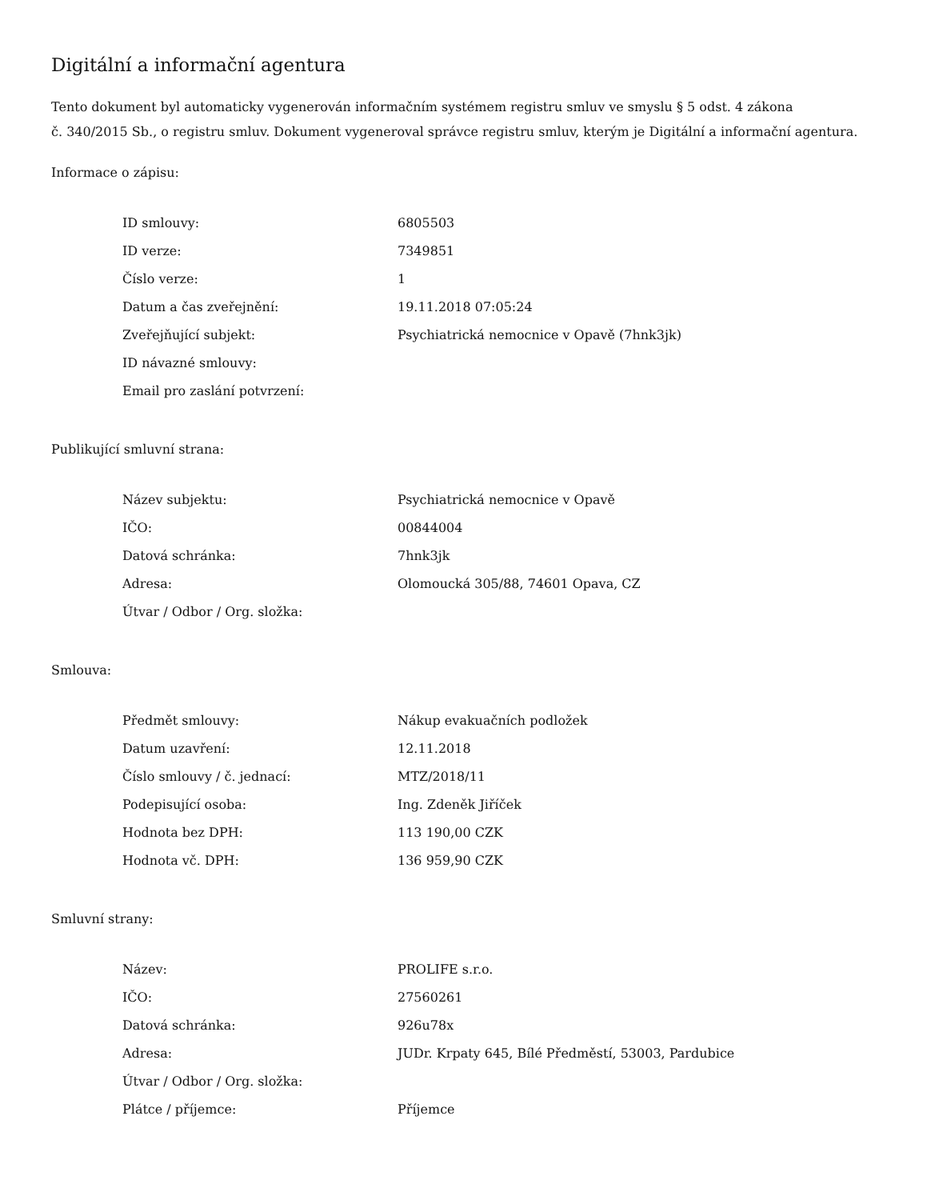Digitální a informační agentura
Tento dokument byl automaticky vygenerován informačním systémem registru smluv ve smyslu § 5 odst. 4 zákona
č. 340/2015 Sb., o registru smluv. Dokument vygeneroval správce registru smluv, kterým je Digitální a informační agentura.
Informace o zápisu:
| ID smlouvy: | 6805503 |
| ID verze: | 7349851 |
| Číslo verze: | 1 |
| Datum a čas zveřejnění: | 19.11.2018 07:05:24 |
| Zveřejňující subjekt: | Psychiatrická nemocnice v Opavě (7hnk3jk) |
| ID návazné smlouvy: | |
| Email pro zaslání potvrzení: | |
Publikující smluvní strana:
| Název subjektu: | Psychiatrická nemocnice v Opavě |
| IČO: | 00844004 |
| Datová schránka: | 7hnk3jk |
| Adresa: | Olomoucká 305/88, 74601 Opava, CZ |
| Útvar / Odbor / Org. složka: | |
Smlouva:
| Předmět smlouvy: | Nákup evakuačních podložek |
| Datum uzavření: | 12.11.2018 |
| Číslo smlouvy / č. jednací: | MTZ/2018/11 |
| Podepisující osoba: | Ing. Zdeněk Jiříček |
| Hodnota bez DPH: | 113 190,00 CZK |
| Hodnota vč. DPH: | 136 959,90 CZK |
Smluvní strany:
| Název: | PROLIFE s.r.o. |
| IČO: | 27560261 |
| Datová schránka: | 926u78x |
| Adresa: | JUDr. Krpaty 645, Bílé Předměstí, 53003, Pardubice |
| Útvar / Odbor / Org. složka: | |
| Plátce / příjemce: | Příjemce |